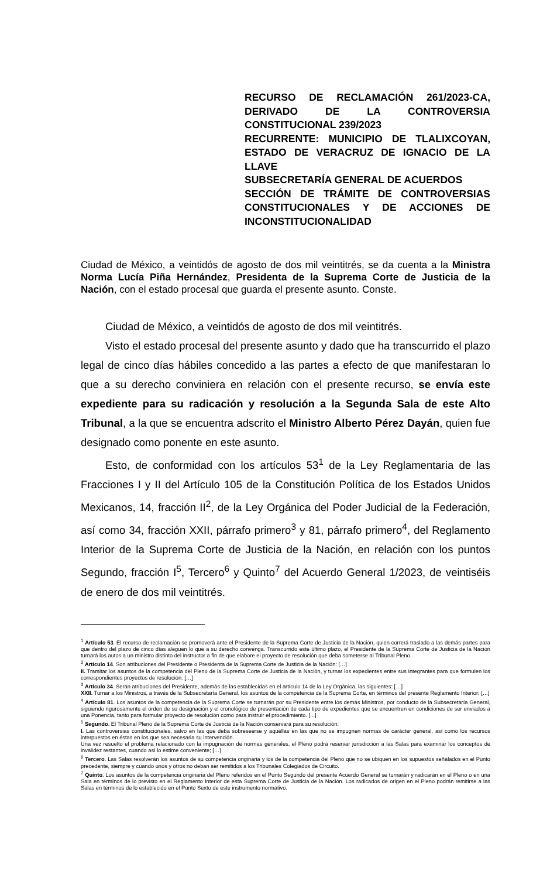RECURSO DE RECLAMACIÓN 261/2023-CA, DERIVADO DE LA CONTROVERSIA CONSTITUCIONAL 239/2023
RECURRENTE: MUNICIPIO DE TLALIXCOYAN, ESTADO DE VERACRUZ DE IGNACIO DE LA LLAVE
SUBSECRETARÍA GENERAL DE ACUERDOS
SECCIÓN DE TRÁMITE DE CONTROVERSIAS CONSTITUCIONALES Y DE ACCIONES DE INCONSTITUCIONALIDAD
Ciudad de México, a veintidós de agosto de dos mil veintitrés, se da cuenta a la Ministra Norma Lucía Piña Hernández, Presidenta de la Suprema Corte de Justicia de la Nación, con el estado procesal que guarda el presente asunto. Conste.
Ciudad de México, a veintidós de agosto de dos mil veintitrés.
Visto el estado procesal del presente asunto y dado que ha transcurrido el plazo legal de cinco días hábiles concedido a las partes a efecto de que manifestaran lo que a su derecho conviniera en relación con el presente recurso, se envía este expediente para su radicación y resolución a la Segunda Sala de este Alto Tribunal, a la que se encuentra adscrito el Ministro Alberto Pérez Dayán, quien fue designado como ponente en este asunto.
Esto, de conformidad con los artículos 53<sup>1</sup> de la Ley Reglamentaria de las Fracciones I y II del Artículo 105 de la Constitución Política de los Estados Unidos Mexicanos, 14, fracción II<sup>2</sup>, de la Ley Orgánica del Poder Judicial de la Federación, así como 34, fracción XXII, párrafo primero<sup>3</sup> y 81, párrafo primero<sup>4</sup>, del Reglamento Interior de la Suprema Corte de Justicia de la Nación, en relación con los puntos Segundo, fracción I<sup>5</sup>, Tercero<sup>6</sup> y Quinto<sup>7</sup> del Acuerdo General 1/2023, de veintiséis de enero de dos mil veintitrés.
<sup>1</sup> Artículo 53. El recurso de reclamación se promoverá ante el Presidente de la Suprema Corte de Justicia de la Nación, quien correrá traslado a las demás partes para que dentro del plazo de cinco días aleguen lo que a su derecho convenga. Transcurrido este último plazo, el Presidente de la Suprema Corte de Justicia de la Nación turnará los autos a un ministro distinto del instructor a fin de que elabore el proyecto de resolución que deba someterse al Tribunal Pleno.
<sup>2</sup> Artículo 14. Son atribuciones del Presidente o Presidenta de la Suprema Corte de Justicia de la Nación: […]
II. Tramitar los asuntos de la competencia del Pleno de la Suprema Corte de Justicia de la Nación, y turnar los expedientes entre sus integrantes para que formulen los correspondientes proyectos de resolución. […]
<sup>3</sup> Artículo 34. Serán atribuciones del Presidente, además de las establecidas en el artículo 14 de la Ley Orgánica, las siguientes: […]
XXII. Turnar a los Ministros, a través de la Subsecretaría General, los asuntos de la competencia de la Suprema Corte, en términos del presente Reglamento Interior; […]
<sup>4</sup> Artículo 81. Los asuntos de la competencia de la Suprema Corte se turnarán por su Presidente entre los demás Ministros, por conducto de la Subsecretaría General, siguiendo rigurosamente el orden de su designación y el cronológico de presentación de cada tipo de expedientes que se encuentren en condiciones de ser enviados a una Ponencia, tanto para formular proyecto de resolución como para instruir el procedimiento. [...]
<sup>5</sup> Segundo. El Tribunal Pleno de la Suprema Corte de Justicia de la Nación conservará para su resolución:
I. Las controversias constitucionales, salvo en las que deba sobreseerse y aquéllas en las que no se impugnen normas de carácter general, así como los recursos interpuestos en éstas en los que sea necesaria su intervención.
Una vez resuelto el problema relacionado con la impugnación de normas generales, el Pleno podrá reservar jurisdicción a las Salas para examinar los conceptos de invalidez restantes, cuando así lo estime conveniente; […]
<sup>6</sup> Tercero. Las Salas resolverán los asuntos de su competencia originaria y los de la competencia del Pleno que no se ubiquen en los supuestos señalados en el Punto precedente, siempre y cuando unos y otros no deban ser remitidos a los Tribunales Colegiados de Circuito.
<sup>7</sup> Quinto. Los asuntos de la competencia originaria del Pleno referidos en el Punto Segundo del presente Acuerdo General se turnarán y radicarán en el Pleno o en una Sala en términos de lo previsto en el Reglamento Interior de esta Suprema Corte de Justicia de la Nación. Los radicados de origen en el Pleno podrán remitirse a las Salas en términos de lo establecido en el Punto Sexto de este instrumento normativo.